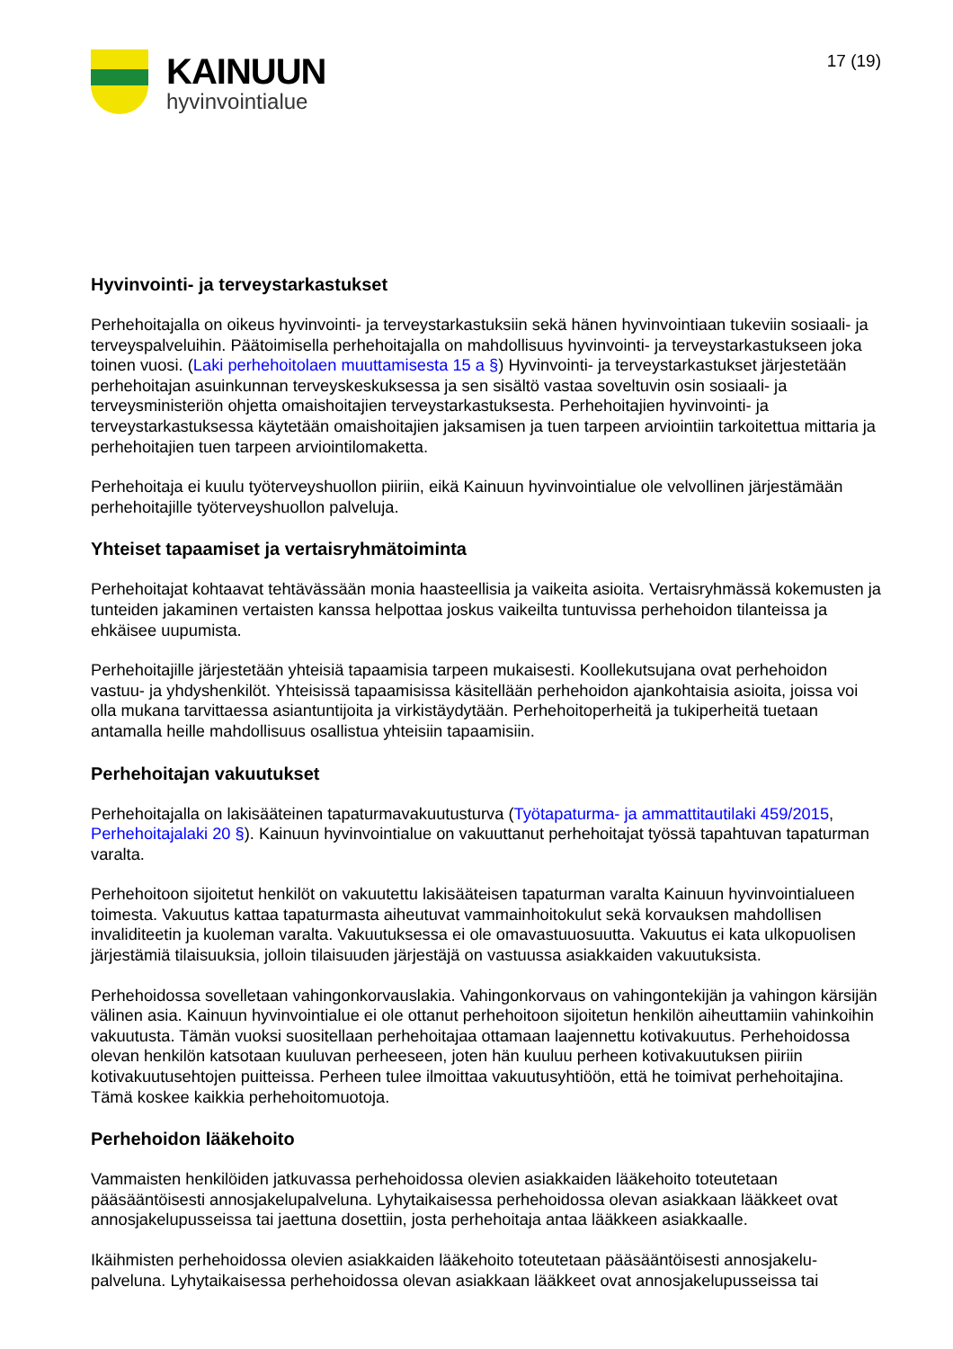KAINUUN
hyvinvointialue
17 (19)
Hyvinvointi- ja terveystarkastukset
Perhehoitajalla on oikeus hyvinvointi- ja terveystarkastuksiin sekä hänen hyvinvointiaan tukeviin sosiaali- ja terveyspalveluihin. Päätoimisella perhehoitajalla on mahdollisuus hyvinvointi- ja terveystarkastukseen joka toinen vuosi. (Laki perhehoitolaen muuttamisesta 15 a §) Hyvinvointi- ja terveystarkastukset järjestetään perhehoitajan asuinkunnan terveyskeskuksessa ja sen sisältö vastaa soveltuvin osin sosiaali- ja terveysministeriön ohjetta omaishoitajien terveystarkastuksesta. Perhehoitajien hyvinvointi- ja terveystarkastuksessa käytetään omaishoitajien jaksamisen ja tuen tarpeen arviointiin tarkoitettua mittaria ja perhehoitajien tuen tarpeen arviointilomaketta.
Perhehoitaja ei kuulu työterveyshuollon piiriin, eikä Kainuun hyvinvointialue ole velvollinen järjestämään perhehoitajille työterveyshuollon palveluja.
Yhteiset tapaamiset ja vertaisryhmätoiminta
Perhehoitajat kohtaavat tehtävässään monia haasteellisia ja vaikeita asioita. Vertaisryhmässä kokemusten ja tunteiden jakaminen vertaisten kanssa helpottaa joskus vaikeilta tuntuvissa perhehoidon tilanteissa ja ehkäisee uupumista.
Perhehoitajille järjestetään yhteisiä tapaamisia tarpeen mukaisesti. Koollekutsujana ovat perhehoidon vastuu- ja yhdyshenkilöt. Yhteisissä tapaamisissa käsitellään perhehoidon ajankohtaisia asioita, joissa voi olla mukana tarvittaessa asiantuntijoita ja virkistäydytään. Perhehoitoperheitä ja tukiperheitä tuetaan antamalla heille mahdollisuus osallistua yhteisiin tapaamisiin.
Perhehoitajan vakuutukset
Perhehoitajalla on lakisääteinen tapaturmavakuutusturva (Työtapaturma- ja ammattitautilaki 459/2015, Perhehoitajalaki 20 §). Kainuun hyvinvointialue on vakuuttanut perhehoitajat työssä tapahtuvan tapaturman varalta.
Perhehoitoon sijoitetut henkilöt on vakuutettu lakisääteisen tapaturman varalta Kainuun hyvinvointialueen toimesta. Vakuutus kattaa tapaturmasta aiheutuvat vammainhoitokulut sekä korvauksen mahdollisen invaliditeetin ja kuoleman varalta. Vakuutuksessa ei ole omavastuuosuutta. Vakuutus ei kata ulkopuolisen järjestämiä tilaisuuksia, jolloin tilaisuuden järjestäjä on vastuussa asiakkaiden vakuutuksista.
Perhehoidossa sovelletaan vahingonkorvauslakia. Vahingonkorvaus on vahingontekijän ja vahingon kärsijän välinen asia. Kainuun hyvinvointialue ei ole ottanut perhehoitoon sijoitetun henkilön aiheuttamiin vahinkoihin vakuutusta. Tämän vuoksi suositellaan perhehoitajaa ottamaan laajennettu kotivakuutus. Perhehoidossa olevan henkilön katsotaan kuuluvan perheeseen, joten hän kuuluu perheen kotivakuutuksen piiriin kotivakuutusehtojen puitteissa. Perheen tulee ilmoittaa vakuutusyhtiöön, että he toimivat perhehoitajina. Tämä koskee kaikkia perhehoitomuotoja.
Perhehoidon lääkehoito
Vammaisten henkilöiden jatkuvassa perhehoidossa olevien asiakkaiden lääkehoito toteutetaan pääsääntöisesti annosjakelupalveluna. Lyhytaikaisessa perhehoidossa olevan asiakkaan lääkkeet ovat annosjakelupusseissa tai jaettuna dosettiin, josta perhehoitaja antaa lääkkeen asiakkaalle.
Ikäihmisten perhehoidossa olevien asiakkaiden lääkehoito toteutetaan pääsääntöisesti annosjakelu-palveluna. Lyhytaikaisessa perhehoidossa olevan asiakkaan lääkkeet ovat annosjakelupusseissa tai